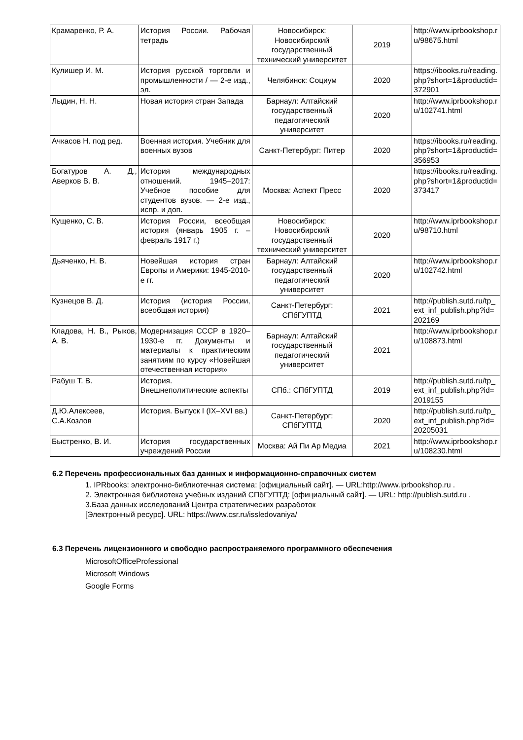| Крамаренко, Р. А. | История России. Рабочая тетрадь | Новосибирск: Новосибирский государственный технический университет | 2019 | http://www.iprbookshop.ru/98675.html |
| Кулишер И. М. | История русской торговли и промышленности / — 2-е изд., эл. | Челябинск: Социум | 2020 | https://ibooks.ru/reading.php?short=1&productid=372901 |
| Лыдин, Н. Н. | Новая история стран Запада | Барнаул: Алтайский государственный педагогический университет | 2020 | http://www.iprbookshop.ru/102741.html |
| Ачкасов Н. под ред. | Военная история. Учебник для военных вузов | Санкт-Петербург: Питер | 2020 | https://ibooks.ru/reading.php?short=1&productid=356953 |
| Богатуров А. Д., Аверков В. В. | История международных отношений. 1945–2017: Учебное пособие для студентов вузов. — 2-е изд., испр. и доп. | Москва: Аспект Пресс | 2020 | https://ibooks.ru/reading.php?short=1&productid=373417 |
| Кущенко, С. В. | История России, всеобщая история (январь 1905 г. – февраль 1917 г.) | Новосибирск: Новосибирский государственный технический университет | 2020 | http://www.iprbookshop.ru/98710.html |
| Дьяченко, Н. В. | Новейшая история стран Европы и Америки: 1945-2010-е гг. | Барнаул: Алтайский государственный педагогический университет | 2020 | http://www.iprbookshop.ru/102742.html |
| Кузнецов В. Д. | История (история России, всеобщая история) | Санкт-Петербург: СПбГУПТД | 2021 | http://publish.sutd.ru/tp_ext_inf_publish.php?id=202169 |
| Кладова, Н. В., Рыков, А. В. | Модернизация СССР в 1920–1930-е гг. Документы и материалы к практическим занятиям по курсу «Новейшая отечественная история» | Барнаул: Алтайский государственный педагогический университет | 2021 | http://www.iprbookshop.ru/108873.html |
| Рабуш Т. В. | История. Внешнеполитические аспекты | СПб.: СПбГУПТД | 2019 | http://publish.sutd.ru/tp_ext_inf_publish.php?id=2019155 |
| Д.Ю.Алексеев, С.А.Козлов | История. Выпуск I (IX–XVI вв.) | Санкт-Петербург: СПбГУПТД | 2020 | http://publish.sutd.ru/tp_ext_inf_publish.php?id=20205031 |
| Быстренко, В. И. | История государственных учреждений России | Москва: Ай Пи Ар Медиа | 2021 | http://www.iprbookshop.ru/108230.html |
6.2 Перечень профессиональных баз данных и информационно-справочных систем
1. IPRbooks: электронно-библиотечная система: [официальный сайт]. — URL:http://www.iprbookshop.ru .
2. Электронная библиотека учебных изданий СПбГУПТД: [официальный сайт]. — URL: http://publish.sutd.ru .
3.База данных исследований Центра стратегических разработок
[Электронный ресурс]. URL: https://www.csr.ru/issledovaniya/
6.3 Перечень лицензионного и свободно распространяемого программного обеспечения
MicrosoftOfficeProfessional
Microsoft Windows
Google Forms